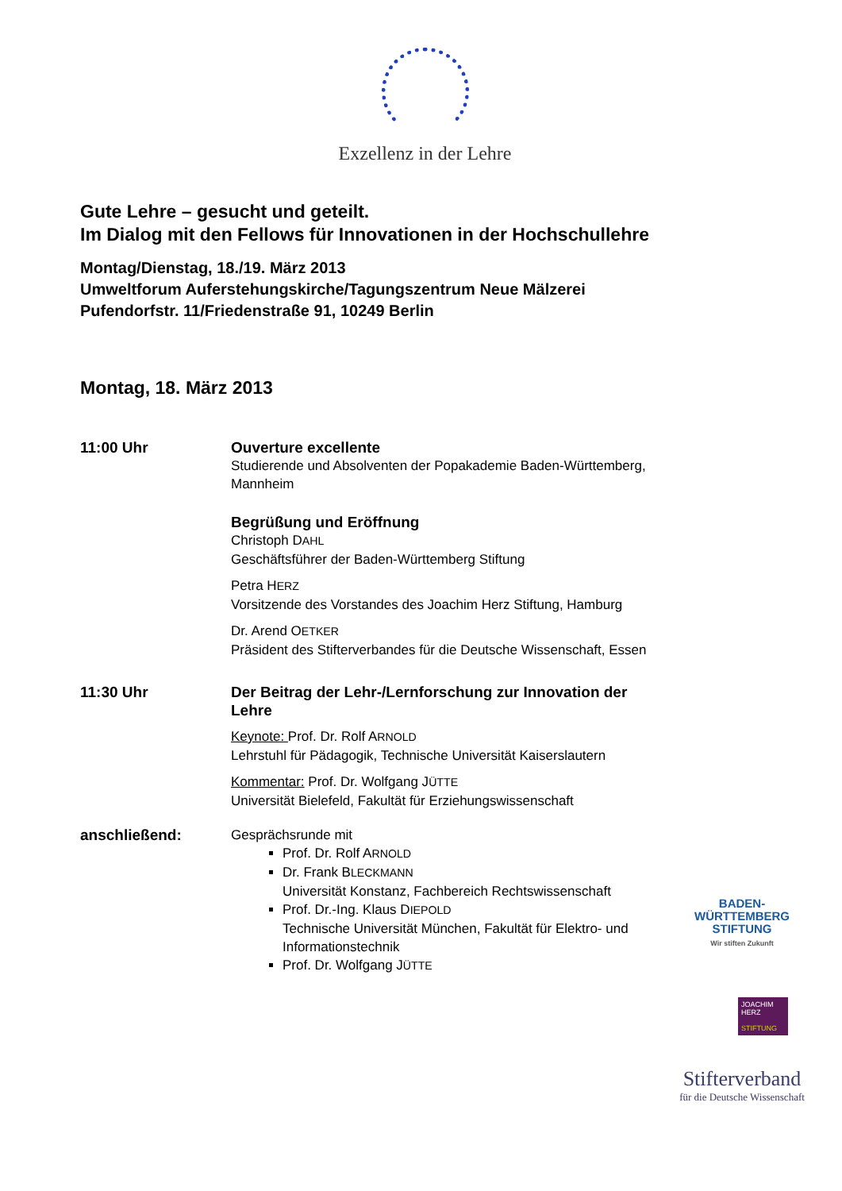Exzellenz in der Lehre
Gute Lehre – gesucht und geteilt.
Im Dialog mit den Fellows für Innovationen in der Hochschullehre
Montag/Dienstag, 18./19. März 2013
Umweltforum Auferstehungskirche/Tagungszentrum Neue Mälzerei
Pufendorfstr. 11/Friedenstraße 91, 10249 Berlin
Montag, 18. März 2013
11:00 Uhr Ouverture excellente
Studierende und Absolventen der Popakademie Baden-Württemberg, Mannheim
Begrüßung und Eröffnung
Christoph DAHL
Geschäftsführer der Baden-Württemberg Stiftung
Petra HERZ
Vorsitzende des Vorstandes des Joachim Herz Stiftung, Hamburg
Dr. Arend OETKER
Präsident des Stifterverbandes für die Deutsche Wissenschaft, Essen
11:30 Uhr Der Beitrag der Lehr-/Lernforschung zur Innovation der Lehre
Keynote: Prof. Dr. Rolf ARNOLD
Lehrstuhl für Pädagogik, Technische Universität Kaiserslautern
Kommentar: Prof. Dr. Wolfgang JÜTTE
Universität Bielefeld, Fakultät für Erziehungswissenschaft
anschließend: Gesprächsrunde mit
Prof. Dr. Rolf ARNOLD
Dr. Frank BLECKMANN
Universität Konstanz, Fachbereich Rechtswissenschaft
Prof. Dr.-Ing. Klaus DIEPOLD
Technische Universität München, Fakultät für Elektro- und Informationstechnik
Prof. Dr. Wolfgang JÜTTE
BADEN-
WÜRTTEMBERG
STIFTUNG
Wir stiften Zukunft
JOACHIM
HERZ
STIFTUNG
Stifterverband
für die Deutsche Wissenschaft